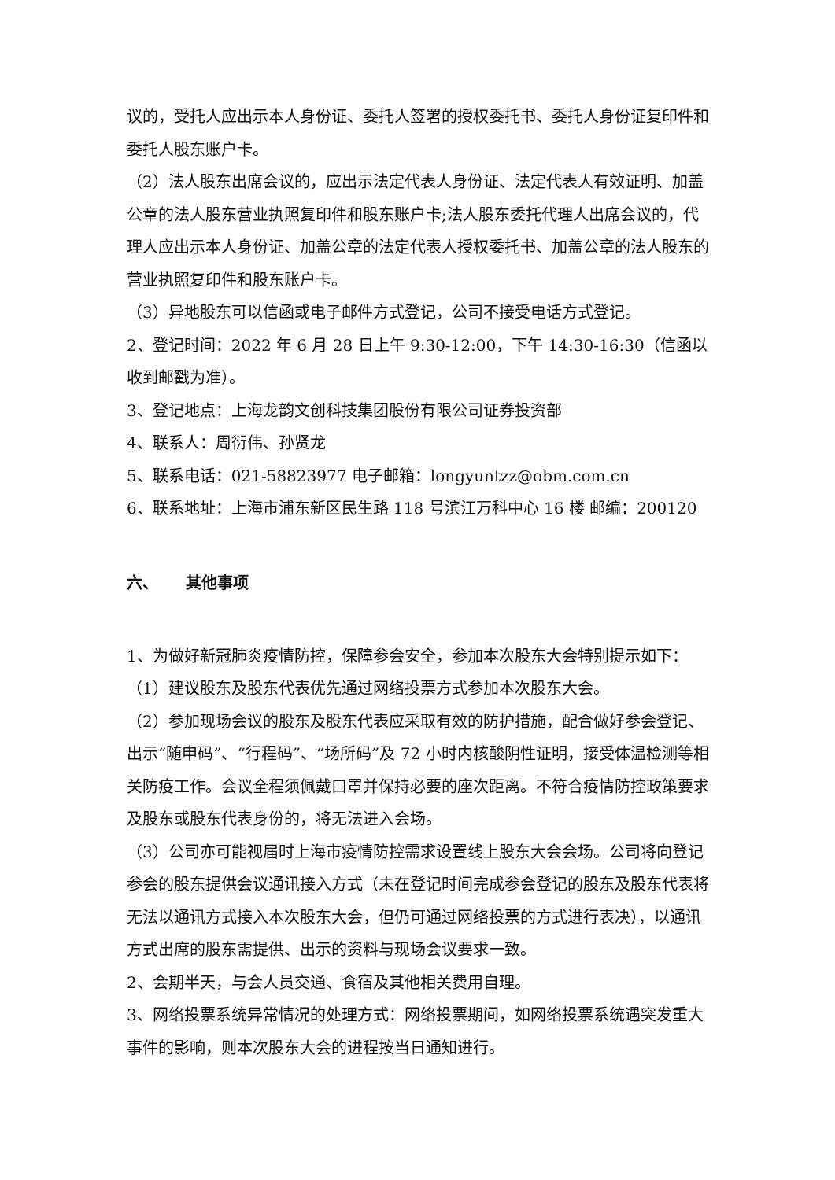议的，受托人应出示本人身份证、委托人签署的授权委托书、委托人身份证复印件和委托人股东账户卡。
（2）法人股东出席会议的，应出示法定代表人身份证、法定代表人有效证明、加盖公章的法人股东营业执照复印件和股东账户卡;法人股东委托代理人出席会议的，代理人应出示本人身份证、加盖公章的法定代表人授权委托书、加盖公章的法人股东的营业执照复印件和股东账户卡。
（3）异地股东可以信函或电子邮件方式登记，公司不接受电话方式登记。
2、登记时间：2022 年 6 月 28 日上午 9:30-12:00，下午 14:30-16:30（信函以收到邮戳为准）。
3、登记地点：上海龙韵文创科技集团股份有限公司证券投资部
4、联系人：周衍伟、孙贤龙
5、联系电话：021-58823977 电子邮箱：longyuntzz@obm.com.cn
6、联系地址：上海市浦东新区民生路 118 号滨江万科中心 16 楼 邮编：200120
六、 其他事项
1、为做好新冠肺炎疫情防控，保障参会安全，参加本次股东大会特别提示如下：
（1）建议股东及股东代表优先通过网络投票方式参加本次股东大会。
（2）参加现场会议的股东及股东代表应采取有效的防护措施，配合做好参会登记、出示“随申码”、“行程码”、“场所码”及 72 小时内核酸阴性证明，接受体温检测等相关防疫工作。会议全程须佩戴口罩并保持必要的座次距离。不符合疫情防控政策要求及股东或股东代表身份的，将无法进入会场。
（3）公司亦可能视届时上海市疫情防控需求设置线上股东大会会场。公司将向登记参会的股东提供会议通讯接入方式（未在登记时间完成参会登记的股东及股东代表将无法以通讯方式接入本次股东大会，但仍可通过网络投票的方式进行表决），以通讯方式出席的股东需提供、出示的资料与现场会议要求一致。
2、会期半天，与会人员交通、食宿及其他相关费用自理。
3、网络投票系统异常情况的处理方式：网络投票期间，如网络投票系统遇突发重大事件的影响，则本次股东大会的进程按当日通知进行。